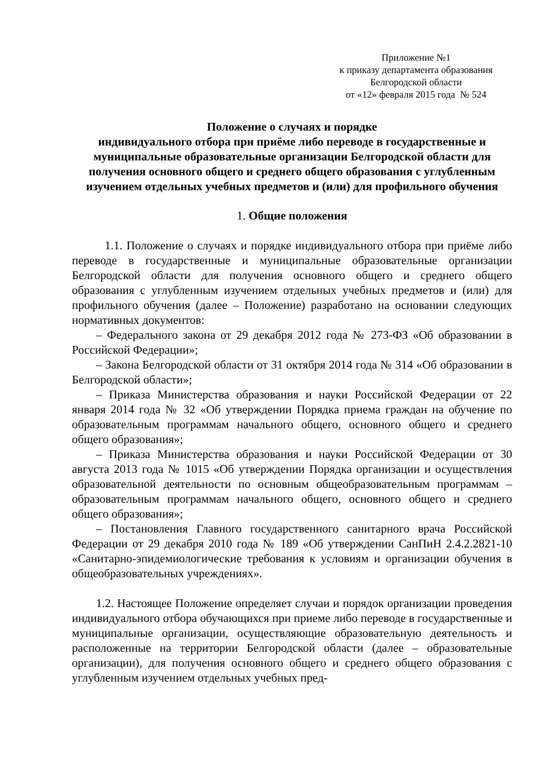Приложение №1
к приказу департамента образования
Белгородской области
от «12» февраля 2015 года № 524
Положение о случаях и порядке
индивидуального отбора при приёме либо переводе в государственные и муниципальные образовательные организации Белгородской области для получения основного общего и среднего общего образования с углубленным изучением отдельных учебных предметов и (или) для профильного обучения
1. Общие положения
1.1. Положение о случаях и порядке индивидуального отбора при приёме либо переводе в государственные и муниципальные образовательные организации Белгородской области для получения основного общего и среднего общего образования с углубленным изучением отдельных учебных предметов и (или) для профильного обучения (далее – Положение) разработано на основании следующих нормативных документов:
– Федерального закона от 29 декабря 2012 года № 273-ФЗ «Об образовании в Российской Федерации»;
– Закона Белгородской области от 31 октября 2014 года № 314 «Об образовании в Белгородской области»;
– Приказа Министерства образования и науки Российской Федерации от 22 января 2014 года № 32 «Об утверждении Порядка приема граждан на обучение по образовательным программам начального общего, основного общего и среднего общего образования»;
– Приказа Министерства образования и науки Российской Федерации от 30 августа 2013 года № 1015 «Об утверждении Порядка организации и осуществления образовательной деятельности по основным общеобразовательным программам – образовательным программам начального общего, основного общего и среднего общего образования»;
– Постановления Главного государственного санитарного врача Российской Федерации от 29 декабря 2010 года № 189 «Об утверждении СанПиН 2.4.2.2821-10 «Санитарно-эпидемиологические требования к условиям и организации обучения в общеобразовательных учреждениях».
1.2. Настоящее Положение определяет случаи и порядок организации проведения индивидуального отбора обучающихся при приеме либо переводе в государственные и муниципальные организации, осуществляющие образовательную деятельность и расположенные на территории Белгородской области (далее – образовательные организации), для получения основного общего и среднего общего образования с углубленным изучением отдельных учебных пред-